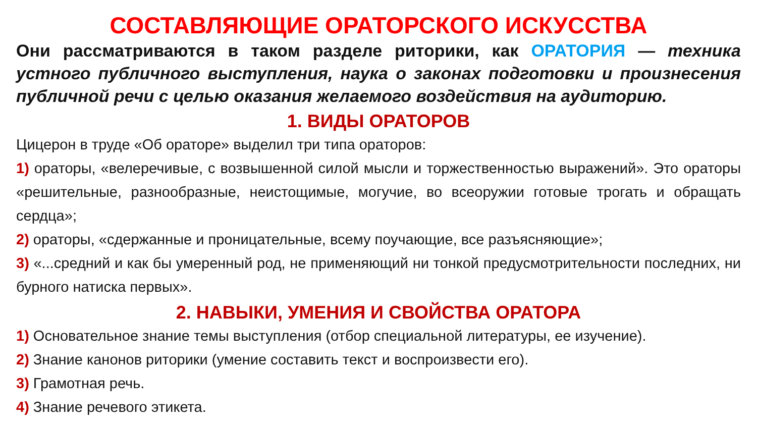СОСТАВЛЯЮЩИЕ ОРАТОРСКОГО ИСКУССТВА
Они рассматриваются в таком разделе риторики, как ОРАТОРИЯ — техника устного публичного выступления, наука о законах подготовки и произнесения публичной речи с целью оказания желаемого воздействия на аудиторию.
1. ВИДЫ ОРАТОРОВ
Цицерон в труде «Об ораторе» выделил три типа ораторов:
1) ораторы, «велеречивые, с возвышенной силой мысли и торжественностью выражений». Это ораторы «решительные, разнообразные, неистощимые, могучие, во всеоружии готовые трогать и обращать сердца»;
2) ораторы, «сдержанные и проницательные, всему поучающие, все разъясняющие»;
3) «...средний и как бы умеренный род, не применяющий ни тонкой предусмотрительности последних, ни бурного натиска первых».
2. НАВЫКИ, УМЕНИЯ И СВОЙСТВА ОРАТОРА
1) Основательное знание темы выступления (отбор специальной литературы, ее изучение).
2) Знание канонов риторики (умение составить текст и воспроизвести его).
3) Грамотная речь.
4) Знание речевого этикета.